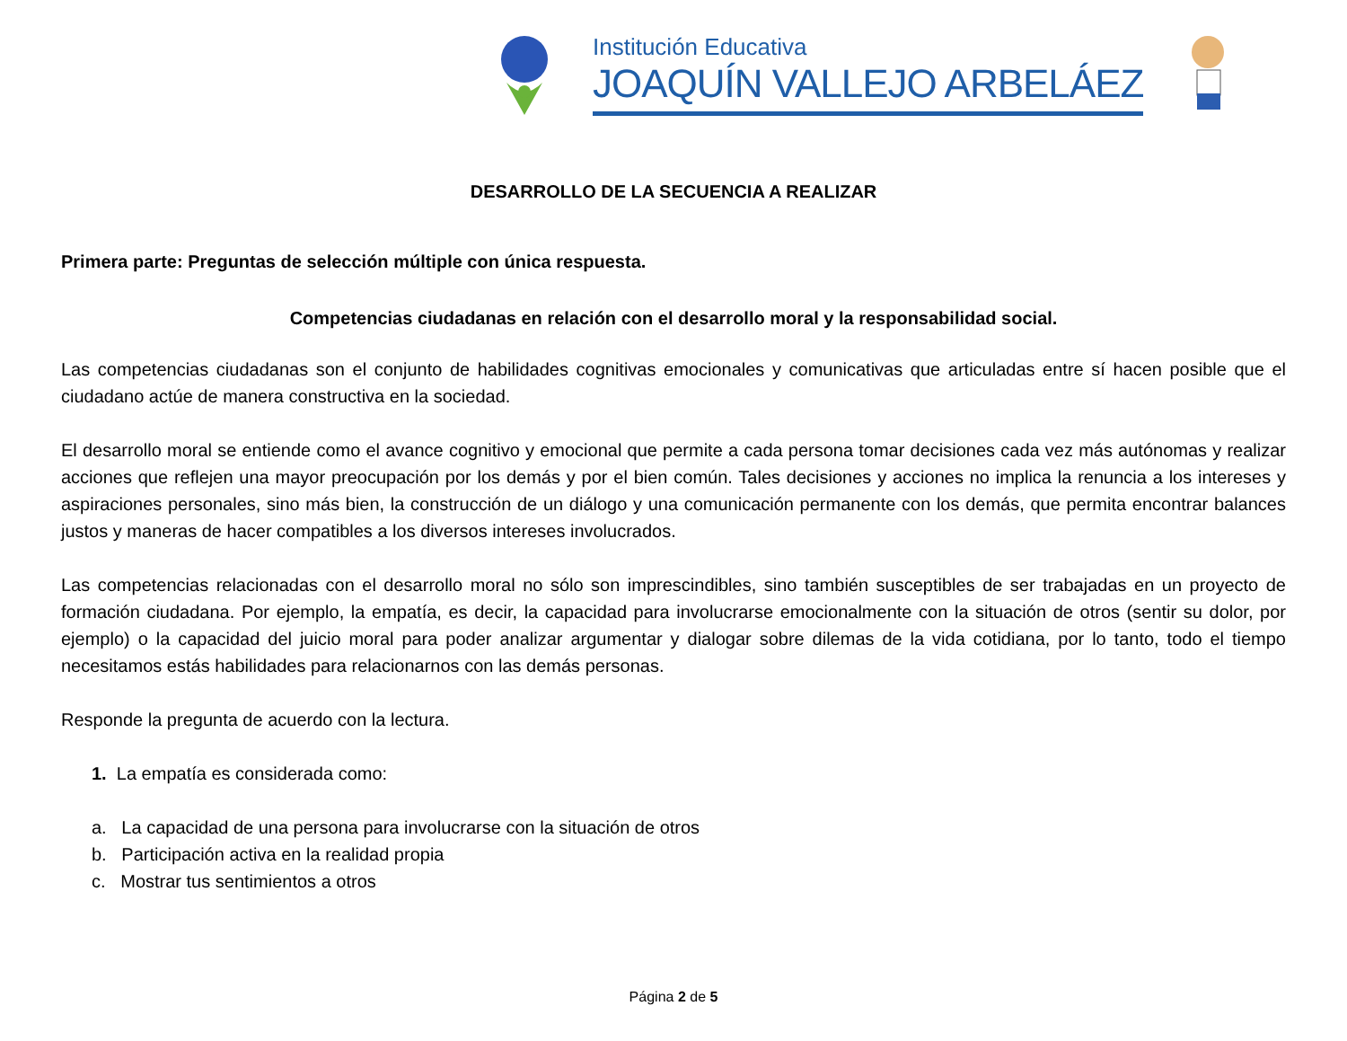Institución Educativa
JOAQUÍN VALLEJO ARBELÁEZ
DESARROLLO DE LA SECUENCIA A REALIZAR
Primera parte: Preguntas de selección múltiple con única respuesta.
Competencias ciudadanas en relación con el desarrollo moral y la responsabilidad social.
Las competencias ciudadanas son el conjunto de habilidades cognitivas emocionales y comunicativas que articuladas entre sí hacen posible que el ciudadano actúe de manera constructiva en la sociedad.
El desarrollo moral se entiende como el avance cognitivo y emocional que permite a cada persona tomar decisiones cada vez más autónomas y realizar acciones que reflejen una mayor preocupación por los demás y por el bien común. Tales decisiones y acciones no implica la renuncia a los intereses y aspiraciones personales, sino más bien, la construcción de un diálogo y una comunicación permanente con los demás, que permita encontrar balances justos y maneras de hacer compatibles a los diversos intereses involucrados.
Las competencias relacionadas con el desarrollo moral no sólo son imprescindibles, sino también susceptibles de ser trabajadas en un proyecto de formación ciudadana. Por ejemplo, la empatía, es decir, la capacidad para involucrarse emocionalmente con la situación de otros (sentir su dolor, por ejemplo) o la capacidad del juicio moral para poder analizar argumentar y dialogar sobre dilemas de la vida cotidiana, por lo tanto, todo el tiempo necesitamos estás habilidades para relacionarnos con las demás personas.
Responde la pregunta de acuerdo con la lectura.
1. La empatía es considerada como:
a. La capacidad de una persona para involucrarse con la situación de otros
b. Participación activa en la realidad propia
c. Mostrar tus sentimientos a otros
Página 2 de 5